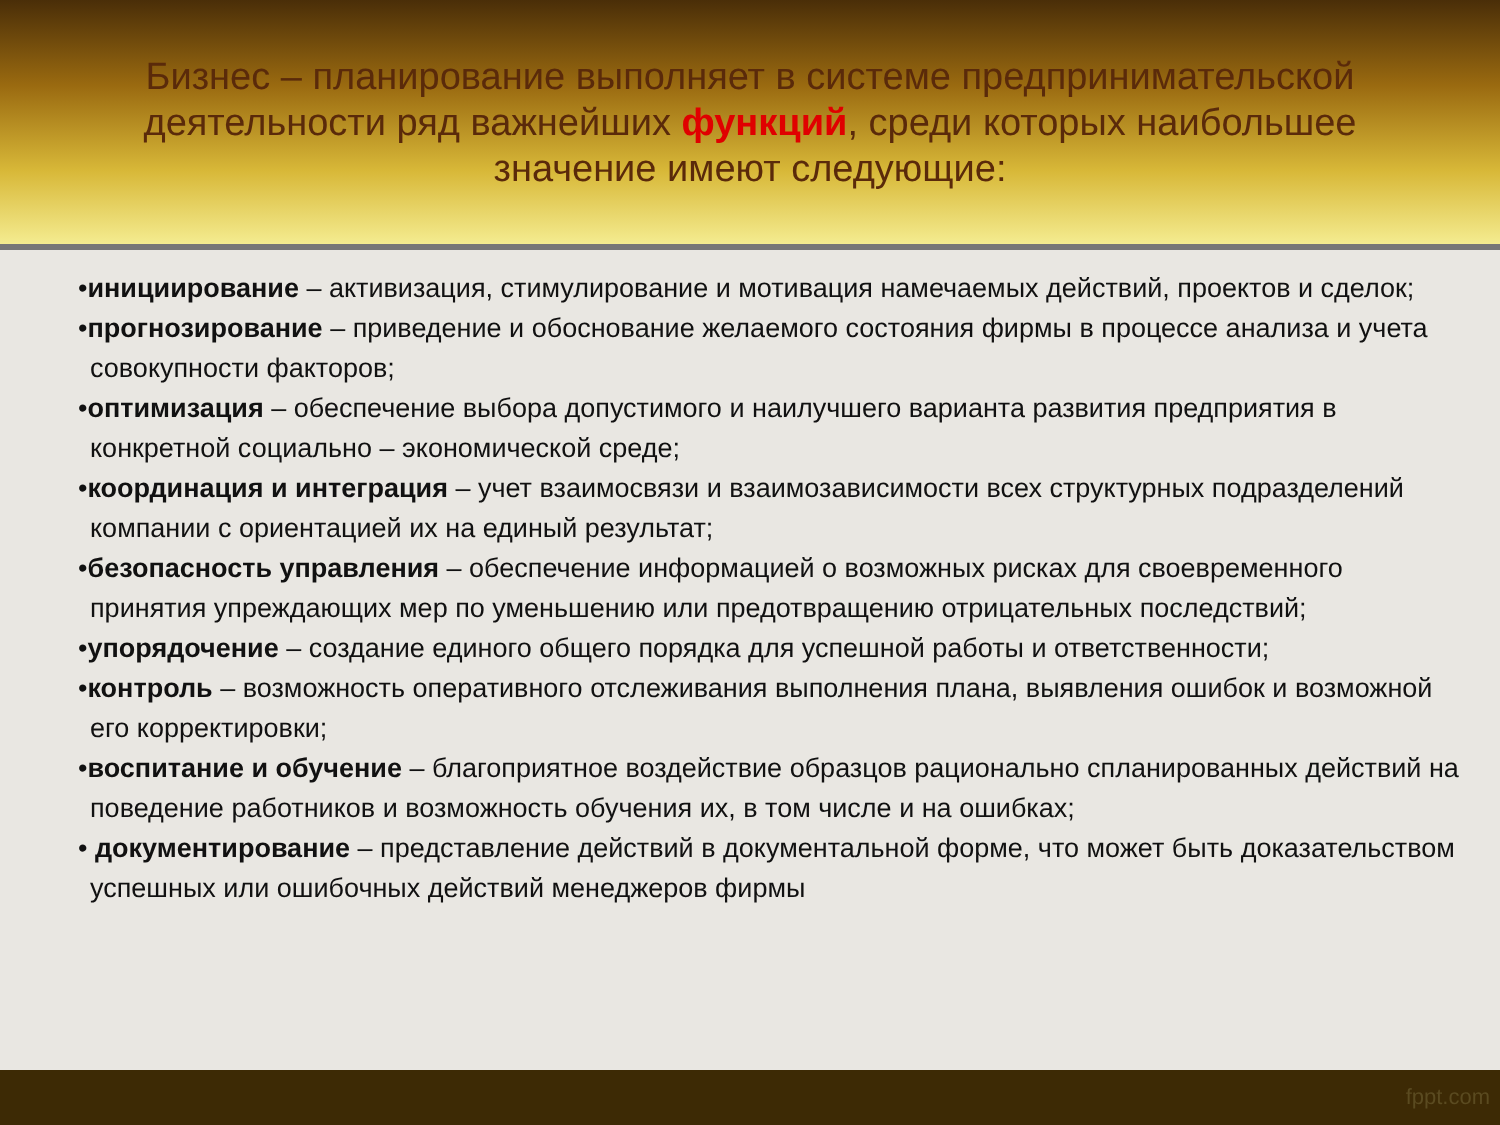Бизнес – планирование выполняет в системе предпринимательской деятельности ряд важнейших функций, среди которых наибольшее значение имеют следующие:
•инициирование – активизация, стимулирование и мотивация намечаемых действий, проектов и сделок;
•прогнозирование – приведение и обоснование желаемого состояния фирмы в процессе анализа и учета совокупности факторов;
•оптимизация – обеспечение выбора допустимого и наилучшего варианта развития предприятия в конкретной социально – экономической среде;
•координация и интеграция – учет взаимосвязи и взаимозависимости всех структурных подразделений компании с ориентацией их на единый результат;
•безопасность управления – обеспечение информацией о возможных рисках для своевременного принятия упреждающих мер по уменьшению или предотвращению отрицательных последствий;
•упорядочение – создание единого общего порядка для успешной работы и ответственности;
•контроль – возможность оперативного отслеживания выполнения плана, выявления ошибок и возможной его корректировки;
•воспитание и обучение – благоприятное воздействие образцов рационально спланированных действий на поведение работников и возможность обучения их, в том числе и на ошибках;
• документирование – представление действий в документальной форме, что может быть доказательством успешных или ошибочных действий менеджеров фирмы
fppt.com